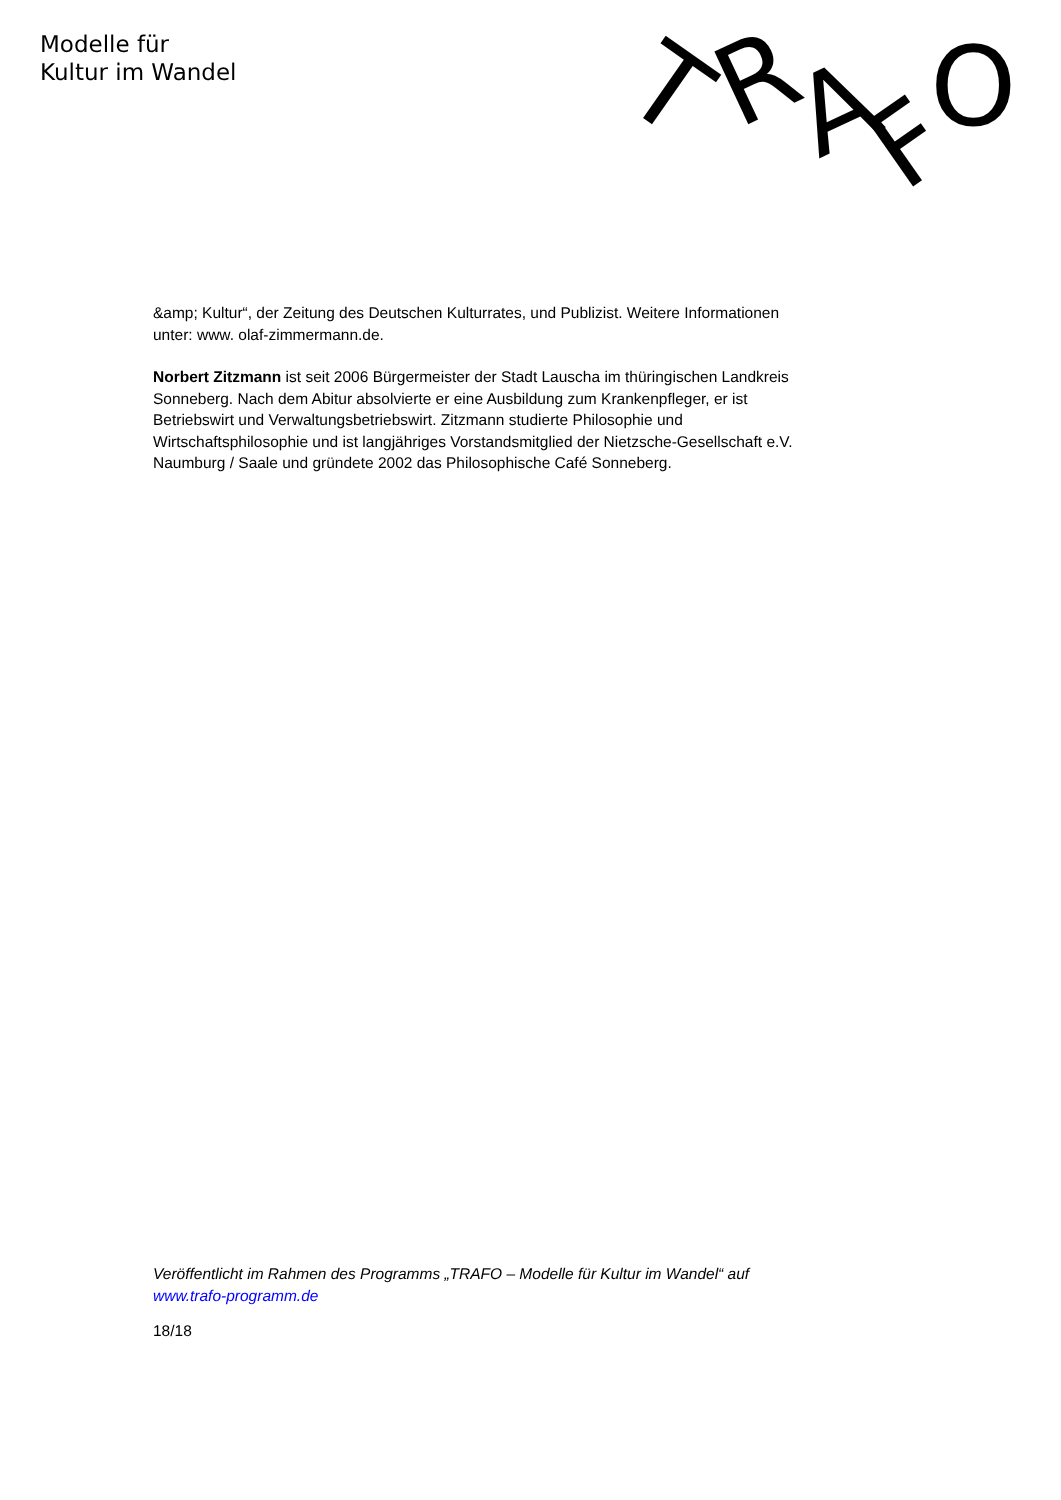Modelle für
Kultur im Wandel
T
R
A
F
O
&amp; Kultur“, der Zeitung des Deutschen Kulturrates, und Publizist. Weitere Informationen unter: www. olaf-zimmermann.de.
Norbert Zitzmann ist seit 2006 Bürgermeister der Stadt Lauscha im thüringischen Landkreis Sonneberg. Nach dem Abitur absolvierte er eine Ausbildung zum Krankenpfleger, er ist Betriebswirt und Verwaltungsbetriebswirt. Zitzmann studierte Philosophie und Wirtschaftsphilosophie und ist langjähriges Vorstandsmitglied der Nietzsche-Gesellschaft e.V. Naumburg / Saale und gründete 2002 das Philosophische Café Sonneberg.
Veröffentlicht im Rahmen des Programms „TRAFO – Modelle für Kultur im Wandel“ auf www.trafo-programm.de
18/18